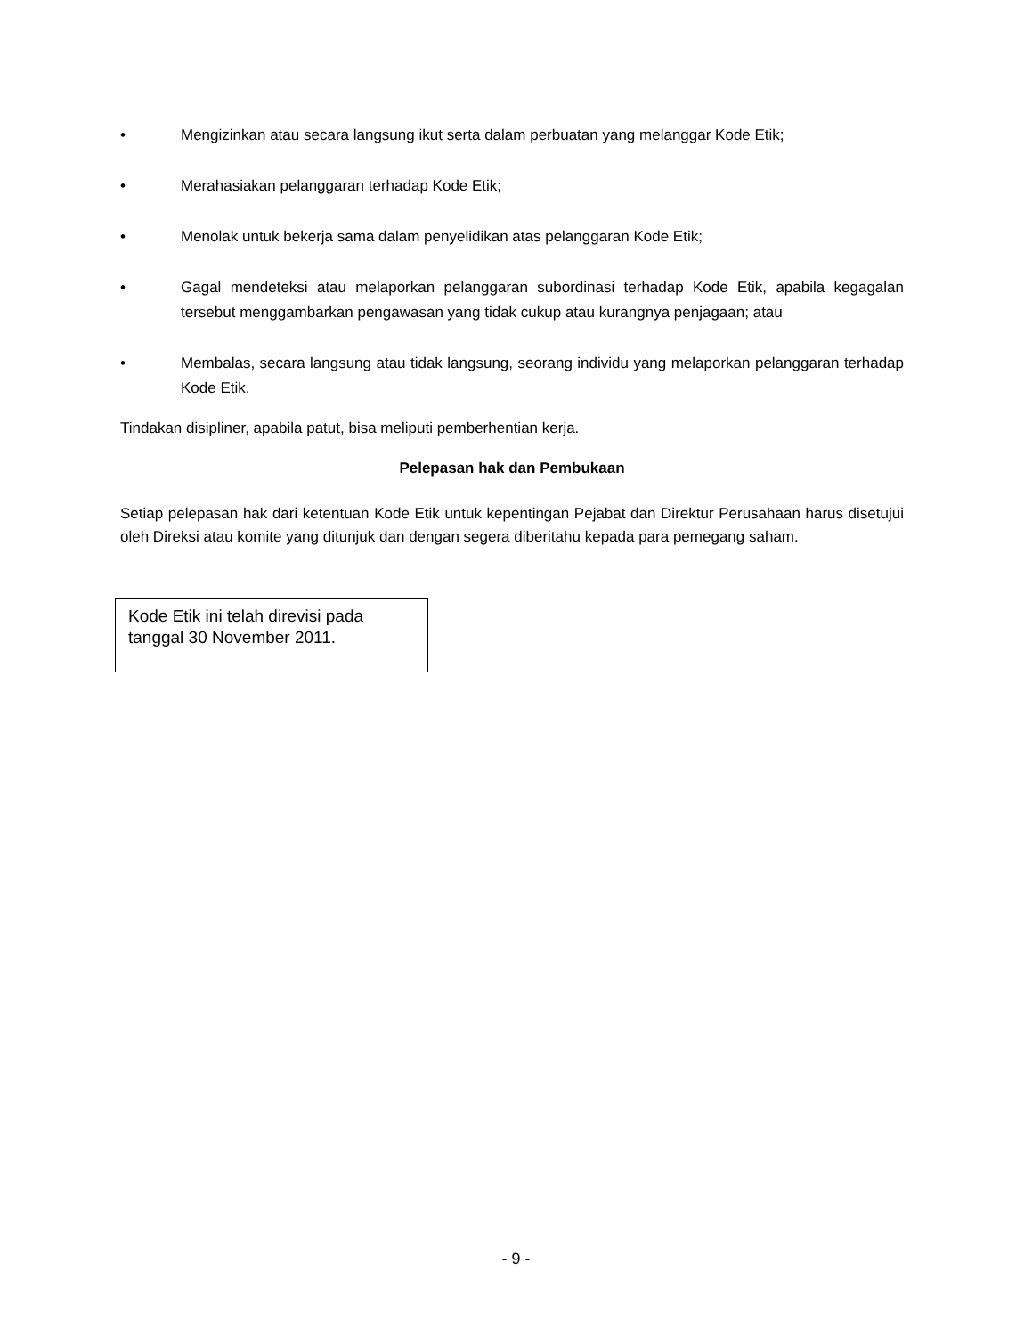• Mengizinkan atau secara langsung ikut serta dalam perbuatan yang melanggar Kode Etik;
• Merahasiakan pelanggaran terhadap Kode Etik;
• Menolak untuk bekerja sama dalam penyelidikan atas pelanggaran Kode Etik;
• Gagal mendeteksi atau melaporkan pelanggaran subordinasi terhadap Kode Etik, apabila kegagalan tersebut menggambarkan pengawasan yang tidak cukup atau kurangnya penjagaan; atau
• Membalas, secara langsung atau tidak langsung, seorang individu yang melaporkan pelanggaran terhadap Kode Etik.
Tindakan disipliner, apabila patut, bisa meliputi pemberhentian kerja.
Pelepasan hak dan Pembukaan
Setiap pelepasan hak dari ketentuan Kode Etik untuk kepentingan Pejabat dan Direktur Perusahaan harus disetujui oleh Direksi atau komite yang ditunjuk dan dengan segera diberitahu kepada para pemegang saham.
Kode Etik ini telah direvisi pada tanggal 30 November 2011.
- 9 -